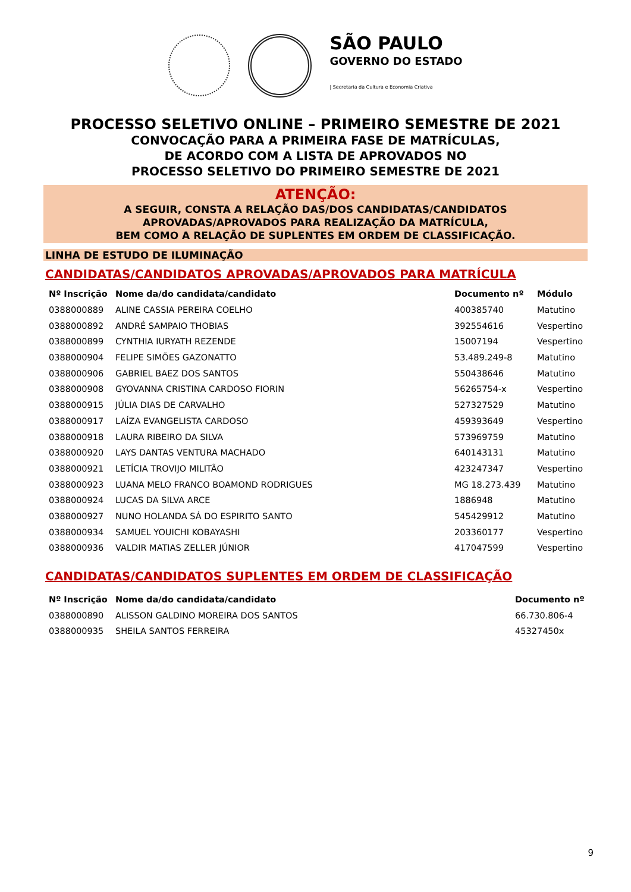SÃO PAULO
GOVERNO DO ESTADO
| Secretaria da Cultura e Economia Criativa
PROCESSO SELETIVO ONLINE – PRIMEIRO SEMESTRE DE 2021
CONVOCAÇÃO PARA A PRIMEIRA FASE DE MATRÍCULAS,
DE ACORDO COM A LISTA DE APROVADOS NO
PROCESSO SELETIVO DO PRIMEIRO SEMESTRE DE 2021
ATENÇÃO:
A SEGUIR, CONSTA A RELAÇÃO DAS/DOS CANDIDATAS/CANDIDATOS
APROVADAS/APROVADOS PARA REALIZAÇÃO DA MATRÍCULA,
BEM COMO A RELAÇÃO DE SUPLENTES EM ORDEM DE CLASSIFICAÇÃO.
LINHA DE ESTUDO DE ILUMINAÇÃO
CANDIDATAS/CANDIDATOS APROVADAS/APROVADOS PARA MATRÍCULA
| Nº Inscrição | Nome da/do candidata/candidato | Documento nº | Módulo |
| --- | --- | --- | --- |
| 0388000889 | ALINE CASSIA PEREIRA COELHO | 400385740 | Matutino |
| 0388000892 | ANDRÉ SAMPAIO THOBIAS | 392554616 | Vespertino |
| 0388000899 | CYNTHIA IURYATH REZENDE | 15007194 | Vespertino |
| 0388000904 | FELIPE SIMÕES GAZONATTO | 53.489.249-8 | Matutino |
| 0388000906 | GABRIEL BAEZ DOS SANTOS | 550438646 | Matutino |
| 0388000908 | GYOVANNA CRISTINA CARDOSO FIORIN | 56265754-x | Vespertino |
| 0388000915 | JÚLIA DIAS DE CARVALHO | 527327529 | Matutino |
| 0388000917 | LAÍZA EVANGELISTA CARDOSO | 459393649 | Vespertino |
| 0388000918 | LAURA RIBEIRO DA SILVA | 573969759 | Matutino |
| 0388000920 | LAYS DANTAS VENTURA MACHADO | 640143131 | Matutino |
| 0388000921 | LETÍCIA TROVIJO MILITÃO | 423247347 | Vespertino |
| 0388000923 | LUANA MELO FRANCO BOAMOND RODRIGUES | MG 18.273.439 | Matutino |
| 0388000924 | LUCAS DA SILVA ARCE | 1886948 | Matutino |
| 0388000927 | NUNO HOLANDA SÁ DO ESPIRITO SANTO | 545429912 | Matutino |
| 0388000934 | SAMUEL YOUICHI KOBAYASHI | 203360177 | Vespertino |
| 0388000936 | VALDIR MATIAS ZELLER JÚNIOR | 417047599 | Vespertino |
CANDIDATAS/CANDIDATOS SUPLENTES EM ORDEM DE CLASSIFICAÇÃO
| Nº Inscrição | Nome da/do candidata/candidato | Documento nº |
| --- | --- | --- |
| 0388000890 | ALISSON GALDINO MOREIRA DOS SANTOS | 66.730.806-4 |
| 0388000935 | SHEILA SANTOS FERREIRA | 45327450x |
9